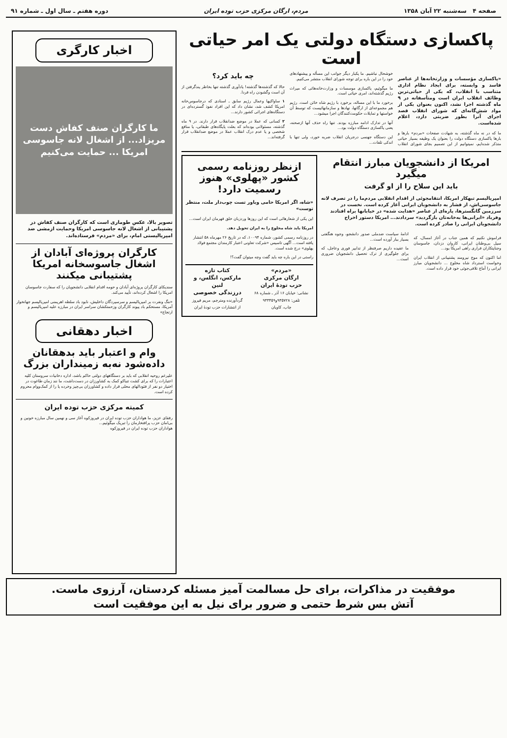صفحه ۴ سه‌شنبه ۲۲ آبان ۱۳۵۸ مردم، ارگان مرکزی حزب توده ایران دوره هفتم ـ سال اول ـ شماره ۹۱
پاکسازی دستگاه دولتی یک امر حیاتی است
«پاکسازی مؤسسات و وزارتخانه‌ها از عناصر فاسد و وابسته، برای ایجاد نظام اداری متناسب با انقلاب، که یکی از حیاتی‌ترین وظائف انقلاب ایران است ومتأسفانه در ۹ ماه گذشته اجرا نشد، اکنون بعنوان یکی از مواد شش‌گانه‌ای که شورای انقلاب قصد اجرای آنرا بطور ضربتی دارد، اعلام شده‌است.
ما که در نه ماه گذشته، به شهادت صفحات «مردم» بارها و بارها پاکسازی دستگاه دولت را بعنوان یک وظیفه بسیار حیاتی متذکر شده‌ایم، نمیتوانیم از این تصمیم بجای شورای انقلاب خوشحال نباشیم. ما یکبار دیگر جوانب این مسأله و پیشنهادهای خود را در این باره برای توجه شورای انقلاب منتشر می‌کنیم.
ما میگوئیم، پاکسازی موسسات و وزارت‌خانه‌هائی که میراث رژیم گذشته‌اند، امری حیاتی است.
برخورد ما با این مساله، برخورد با رژیم شاه خائن است. رژیم هم مجموعه‌ای از ارگانها، نهادها و سازمانهائیست که توسط آن خواستها و تمایلات حکومت‌کنندگان اجرا میشود...
آنها در تدارک ادامه مبارزه بودند. تنها راه حذف آنها ازصحنه، یعنی پاکسازی دستگاه دولت بود...
این دستگاه جهنمی درجریان انقلاب ضربه خورد، ولی تنها با اندکی تلفات...
چه باید کرد؟
حالا که گذشته‌ها گذشته! یادآوری گذشته تنها بخاطر پندگرفتن از آن است وگشودن راه فردا.
۱ ساواکیها وعمال رژیم سابق ـ اسنادی که درجاسوس‌خانه امریکا کشف شد، نشان داد که این افراد نفوذ گسترده‌ای در دستگاه‌های اجرائی کشور دارند...
۲ کسانی که عملا در موضع ضدانقلاب قرار دارند. در ۹ ماه گذشته، مسئولانی بوده‌اند که بعلت پایگاه‌های طبقاتی، یا منافع شخصی و یا عدم درک انقلاب عملا در موضع ضدانقلاب قرار گرفته‌اند...
امریکا از دانشجویان مبارز انتقام میگیرد
باید این سلاح را از او گرفت
امپریالیسم تبهکار امریکا، انتقامجوئی از اقدام انقلابی مردم‌ما را در تصرف لانه جاسوسی‌اش، از فشار به دانشجویان ایرانی آغاز کرده است. نخست در سرزمین گانگسترها، پاره‌ای از عناصر «هدایت شده» در خیابانها براه افتادند وفریاد «ایرانی‌ها به‌خانه‌تان بازگردید» سردادند... امریکا دستور اخراج دانشجویان ایرانی را صادر کرده است.
فراموش نکنیم که همین جناب در آغاز امسال، که سیل بی‌وطنان ایرانی، کاروان دزدان، جاسوسان وجنایتکاران فراری راهی امریکا بود...
اما اکنون که موج نیرومند پشتیبانی از انقلاب ایران وخواست استرداد شاه مخلوع ... دانشجویان مبارز ایرانی را آماج تلافی‌جوئی خود قرار داده است.
ادامهٔ سیاست ضدملی صدور دانشجو، وجوه هنگفتی بسیار ببار آورده است...
ما عقیده داریم صرفنظر از تدابیر فوری وعاجل، که برای جلوگیری از ترک تحصیل دانشجویان ضروری است...
ازنظر روزنامه رسمی کشور «پهلوی» هنوز رسمیت دارد!
«شاه، اگر امریکا حامی وباور تست چوب‌دار ملت، منتظر توست»
این یکی از شعارهائی است که این روزها وردزبان خلق قهرمان ایران است...
امریکا باید شاه مخلوع را به ایران تحویل دهد.
در روزنامه رسمی کشور، شماره ۱۰۰۹۴، که در تاریخ ۲۶ مهرماه ۵۸ انتشار یافته است... آگهی تاسیس «شرکت تعاونی اعتبار کارمندان مجتمع فولاد پهلوی» درج شده است.
راستی در این باره چه باید گفت وچه میتوان گفت؟!
«مردم»
ارگان مرکزی
حزب تودهٔ ایران
نشانی: خیابان ۱۶ آذر ـ شماره ۶۸
تلفن: ۹۳۵۷۲۸و۹۳۳۴۵۹
چاپ، کاویان
کتاب تازه
مارکس، انگلس، و لنین
درزندگی خصوصی
گردآورنده ومترجم، مریم فیروز
از انتشارات حزب تودهٔ ایران
اخبار کارگری
ما کارگران صنف کفاش دست‌ مریزاد... از اشغال لانه جاسوسی امریکا ... حمایت می‌کنیم
تصویر بالا، عکس طوماری است که کارگران صنف کفاش در پشتیبانی از اشغال لانه جاسوسی امریکا وحمایت ازمشی ضد امپریالیستی امام، برای «مردم» فرستاده‌اند.
کارگران پروژه‌ای آبادان از اشغال جاسوسخانه امریکا پشتیبانی میکنند
سندیکای کارگران پروژه‌ای آبادان و حومه اقدام انقلابی دانشجویان را که سفارت جاسوسان امریکا را اشغال کرده‌اند، تأیید می‌کند.
«ننگ ونفرت بر امپریالیسم و سرسپردگان داخلیش، نابود باد سلطه اهریمنی امپریالیسم جهانخوار آمریکا، مستحکم باد پیوند کارگران وزحمتکشان سراسر ایران در مبارزه علیه امپریالیسم و ارتجاع»
اخبار دهقانی
وام و اعتبار باید بدهقانان داده‌شود نه‌به زمینداران بزرگ
علیرغم روحیه انقلابی که باید بر دستگاههای دولتی حاکم باشد، اداره دخانیات سروستان کلیه اعتبارات را که برای کشت تنباکو کمک به کشاورزان در دست‌داشت، ما نند زمان طاغوت در اختیار دو نفر از فئودالهای محلی قرار داده و کشاورزان بی‌چیز وخرده پا را از کمک‌ووام محروم کرده است.
کمیته مرکزی حزب توده ایران
رفقای عزیز، ما هواداران حزب توده ایران در فیروزکوه آغاز سی و نهمین سال مبارزه خونین و بی‌امان حزب پرافتخارمان را تبریک میگوئیم...
هواداران حزب توده ایران در فیروزکوه
موفقیت در مذاکرات، برای حل مسالمت آمیز مسئله کردستان، آرزوی ماست.
آتش بس شرط حتمی و ضرور برای نیل به این موفقیت است